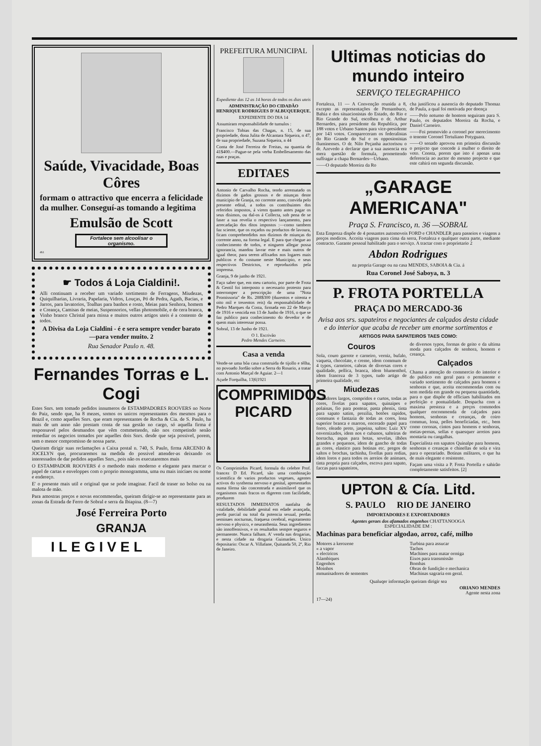Saúde, Vivacidade, Boas Côres
formam o attractivo que encerra a felicidade da mulher. Conseguí-as tomando a legitima
Emulsão de Scott
Fortalece sem alcoolisar o organismo.
461
☛ Todos á Loja Cialdini!.
Alli continuam a receber um variado sortimento de Ferragens, Miudezas, Quiquilharias, Livraria, Papelaria, Vidros, Louças, Pó de Pedra, Agath, Bacias, e Jarros, para lavatorios, Toalhas para banhos e rosto, Meias para Senhora, homem e Creança, Camisas de meias, Suspensorios, vellas photomobile, e de cera branca, Vinho branco Christal para missa e muitos outros artigos uteis é a contento de todos.
A Divisa da Loja Cialdini - é e sera sempre vender barato—para vender muito. 2
Rua Senador Paulo n. 48.
Fernandes Torras e L. Cogi
Estes Snrs. tem tomado pedidos innumeros de ESTAMPADORES ROOVERS no Norte do Paiz, sendo que, ha 8 mezes, somos os unicos representantes dos mesmos para o Brazil e, como aquelles Snrs. que eram representantes de Rocha & Cia. de S. Paulo, ha mais de um anno não prestam conta de sua gestão no cargo, só aquella firma é responsavel pelos desmandos que vêm commettendo, não nos competindo senão remediar os negocios tomados por aquelles dois Snrs. desde que seja possivel, porem, sem o menor compromisso de nossa parte.
Queiram dirigir suas reclamações a Caixa postal n. 740, S. Paulo, firma ARCENIO & JOCELYN que, procuraremos na medida do possivel attender-as deixando os interessados de dar pedidos aquelles Snrs., pois não os executaremos mais
O ESTAMPADOR ROOVERS é o methodo mais moderno e elegante para marcar o papel de cartas e enveloppes com o proprio monogramma, uma ou mais iniciaes ou nome e endereço.
E' o presente mais util e original que se pode imaginar. Facil de traser no bolso ou na malota de mão.
Para amostras preços e novas encommendas, queiram dirigir-se ao representante para as zonas da Estrada de Ferro de Sobral e serra da Ibiapina. (8—7)
José Ferreira Porto
GRANJA
ILEGIVEL
PREFEITURA MUNICIPAL
Expediente das 12 as 14 horas de todos os dias uteis
ADMINISTRAÇÃO DO CIDADÃO HENRIQUE RODRIGUES D'ALBUQUERQUE.
EXPEDIENTE DO DIA 14
Assumiram responsabilidade de tumulos :
Francisco Tobias das Chagas, n. 15, de sua propriedade, dona Julita de Alcantara Siqueira, n 47, de sua propriedade, Suzana Siqueira, n 44
Conta de José Ferreira de Freitas, na quantia de 41$400.—Pague-se pela verba Embellesamento das ruas e praças.
EDITAES
Antonio de Carvalho Rocha, tendo arrematado os dizimos de gados grossos e de miunças deste municipio de Granja, no corrente anno, convida pelo presente edital, a todos os contribuintes dos referidos impostos, á virem quanto antes pagar os seus disimos, ou dal-os á Collecta, sob pena de se faser a sua revelia o respectivo lançamento, para arrecadação dos ditos impostos :—como tambem faz sciente, que os roçados ou productos de lavoura, ficam comprehendidos nos dizimos de miunças do corrente anno, na forma legal. E para que chegue ao conhecimento de todos, e ninguem allegar possa ignorancia, mandou lavrar este e mais outros de igual theor, para serem affixados nos logares mais publicos e do costume neste Municipio, e seus respectivos Destrictos, e reproduzidos pela imprensa.
Granja, 9 de junho de 1921.
Faço saber que, em meu cartorio, por parte de Frota & Gentil foi interposto o necessario protesto para interromper a prescripção de uma "Nota Promissoria" de Rs. 288$300 (duzentos e oitenta e oito mil e trezentos reis) da responsabilidade de Pedro Marques da Costa, firmada em 22 de Março de 1916 e vencida em 13 de Junho de 1916, o que se faz publico para conhecimento do devedor e de quem mais interessar possa.
Sobral, 13 de Junho de 1921.
O 1. Escrivão
Pedro Mendes Carneiro.
Casa a venda
Vende-se uma bôa casa construida de tijollo e têlha, no povoado Jordão sobre a Serra do Rosario, a tratar com Antonio Marçal de Aguiar. 2—1
Açude Forquilha, 13|6|1921
COMPRIMIDOS
PICARD
Os Comprimidos Picard, formula do celebre Prof. francez D Ed. Picard, são uma combinação scientifica de varios productos vegetaes, agentes activos do systhema nervoso e genital, apresentados numa fôrma tão concentrada e assimilavel que os organismos mais fracos os digerem com facilidade, produzem
RESULTADOS IMMEDIATOS nanfalta de vitalidade, debilidade genital em edade avançada, perda parcial ou total da potencia sexual, perdas seminaes nocturnas, fraquesa cerebral, esgotamento nervoso e physico, e neurasthenia. Seus ingredientes são innoffensivos, e os resultados sempre seguros e permanente. Nunca falham. A' venda nas drogarias, e nesta cidade na drogaria Guimarães. Unico depositario: Oscar A. Villafane, Quitanda 50, 2º, Rio de Janeiro.
Ultimas noticias do mundo inteiro
SERVIÇO TELEGRAPHICO
Fortaleza, 11 — A Convenção reunida a 8, excepto as representações de Pernambuco, Bahia e dos situacionistas do Estado, do Rio e Rio Grande do Sul, escolheu o dr. Arthur Bernardes, para presidente da Republica, por 188 votos e Urbano Santos para vice-presidente por 143 votos. Compareceram os federalistas do Rio Grande do Sul e os opposionistas fluminenses. O dr. Nilo Peçanha auctorisou o dr. Azevedo a declarar que a sua ausencia era mera questão de formula, promettendo suffragar a chapa Bernardes—Urbano.
——O deputado Moreira da Ro
cha justificou a ausencia do deputado Thomaz de Paula, a qual foi motivada por doença
——Pelo noturno de hontem seguiram para S. Paulo, os deputados Moreira da Rocha, e Daniel Carneiro.
——Foi promovido a coronel por merecimento o tenente Coronel Tertuliano Potyguara.
——O senado aprovou em primeira discussão o projecto que concede á mulher o direito de voto. Consta, porem que isto é apenas uma deferencia ao auctor do mesmo projecto e que este cahirá em segunda discussão.
„GARAGE AMERICANA"
Praça S. Francisco, n. 36 —SOBRAL
Esta Empreza dispõe de 4 possantes automoveis FORD e CHANDLER para passeios e viagens a preços modicos. Acceita viagens para cima da serra, Fortaleza e qualquer outra parte, mediante contracto. Garante pessoal habilitado para o serviço. A tractar com o proprietario 2
Abdon Rodrigues
na propria Garage ou na casa MENDES, SABOIA & Cia. á
Rua Coronel José Saboya, n. 3
P. FROTA PORTELLA
PRAÇA DO MERCADO-36
Avisa aos srs. sapateiros e negociantes de calçados desta cidade e do interior que acaba de receber um enorme sortimentos e
ARTIGOS PARA SAPATEIROS TAES COMO:
Couros
Sola, couro garrote e carneiro, verniz, bufalo, vaqueta, chocolate, e creme, idem commum de 4 typos, carneiros, cabras de diversas cores e qualidade, pellica, branca, idem blumenthol, idem franceza de 3 typos, tudo artigo de primeira qualidade, etc
Miudezas
Enfiadores largos, compridos e curtos, todas as cores, fivelas para sapatos, quinaipes e polainas, fio para pontear, pasta phenix, tinta para sapato satim, prezilia, botões rapidos, communs e fantazia de todas as cores, lona superior branca e marron, encerado papel para forro, oleado preto, jaspeina, saltos: Luiz XV envernizados, idem nos e cubanos, salteiras de borracha, aspas para botas, sovelas, ilhões grandes e pequenos, idem de gancho de todas as cores, elastico para botinas etc. pregos de saltos e brochas, tachinha, fivellas para redias, idem loros e para todos os arreios de animaes, tinta propria para calçados, escova para sapato, faccas para sapateiros,
de diversos typos, formas de geito e da ultima moda para calçados de senhora, homem e creança.
Calçados
Chama a attenção do commercio do interior e do publico em geral para o permanente e variado sortimento de calçados para homens e senhoras e que, aceita encommendas com ou sem medida em grande ou pequena quantidade, para o que dispõe de officiaes habilitados em perfeição e pontualidade. Despacha com a maxima presteza e a preços commodos qualquer encommenda de calçados para homens, senhoras e creanças, de coiro commun, lona, pelles beneficiadas, etc., bem como coronas, cintos para homens e senhoras, meias-pernas, sellas e quaesquer arreios para montaria ou cangalhas.
Especialista em sapatos Quinalpe para homens, senhoras e creanças e chinellas de sola e vira para o operariado. Botinas militares, o que ha de mais elegante e resistente.
Façam uma visita a P. Frota Portella e sahirão completamente satisfeitos. [2]
UPTON & Cía. Litd.
S. PAULO RIO DE JANEIRO
IMPORTADORES E EXPORTADORES
Agentes geraes dos afamados engenhos CHATTANOOGA
ESPECIALIDADE EM :
Machinas para beneficiar algodao, arroz, café, milho
Motores a kerozene
« a vapor
« electricos
Alambiques
Engenhos
Moinhos
mmunisadores de sementes
Turbina para assucar
Tachos
Machines para matar ormiga
Eixos para transmissão
Bombas
Obras de fundição e mechanica
Machinas sagraria em geral.
Qualuqer informação queiram dirigir sea
ORIANO MENDES
Agente nesta zona
17—24)